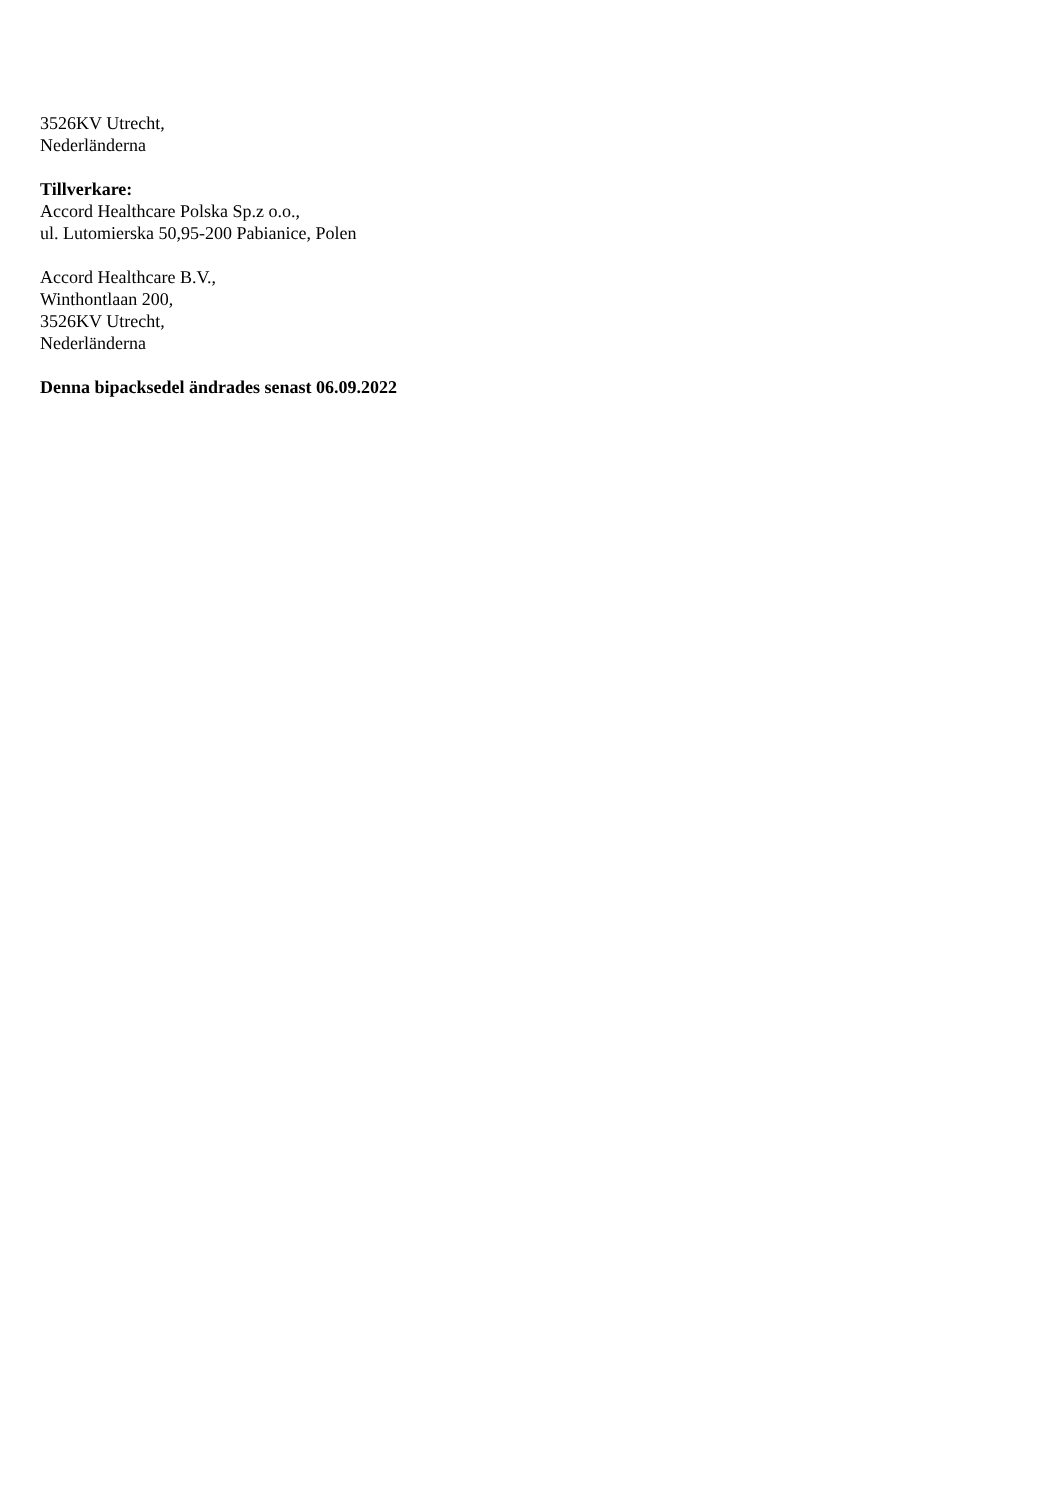3526KV Utrecht,
Nederländerna
Tillverkare:
Accord Healthcare Polska Sp.z o.o.,
ul. Lutomierska 50,95-200 Pabianice, Polen
Accord Healthcare B.V.,
Winthontlaan 200,
3526KV Utrecht,
Nederländerna
Denna bipacksedel ändrades senast 06.09.2022